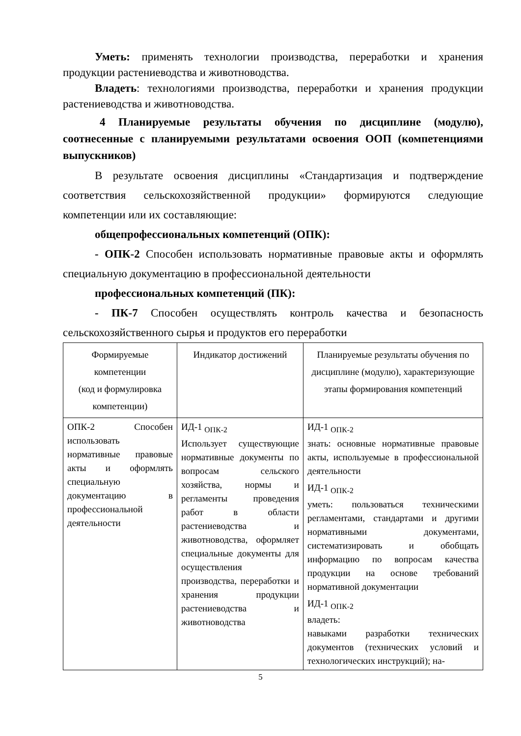Уметь: применять технологии производства, переработки и хранения продукции растениеводства и животноводства.
Владеть: технологиями производства, переработки и хранения продукции растениеводства и животноводства.
4 Планируемые результаты обучения по дисциплине (модулю), соотнесенные с планируемыми результатами освоения ООП (компетенциями выпускников)
В результате освоения дисциплины «Стандартизация и подтверждение соответствия сельскохозяйственной продукции» формируются следующие компетенции или их составляющие:
общепрофессиональных компетенций (ОПК):
- ОПК-2 Способен использовать нормативные правовые акты и оформлять специальную документацию в профессиональной деятельности
профессиональных компетенций (ПК):
- ПК-7 Способен осуществлять контроль качества и безопасность сельскохозяйственного сырья и продуктов его переработки
| Формируемые компетенции (код и формулировка компетенции) | Индикатор достижений | Планируемые результаты обучения по дисциплине (модулю), характеризующие этапы формирования компетенций |
| --- | --- | --- |
| ОПК-2 Способен использовать нормативные правовые акты и оформлять специальную документацию в профессиональной деятельности | ИД-1 <sub>ОПК-2</sub> Использует существующие нормативные документы по вопросам сельского хозяйства, нормы и регламенты проведения работ в области растениеводства и животноводства, оформляет специальные документы для осуществления производства, переработки и хранения продукции растениеводства и животноводства | ИД-1 <sub>ОПК-2</sub> знать: основные нормативные правовые акты, используемые в профессиональной деятельности ИД-1 <sub>ОПК-2</sub> уметь: пользоваться техническими регламентами, стандартами и другими нормативными документами, систематизировать и обобщать информацию по вопросам качества продукции на основе требований нормативной документации ИД-1 <sub>ОПК-2</sub> владеть: навыками разработки технических документов (технических условий и технологических инструкций); на- |
5